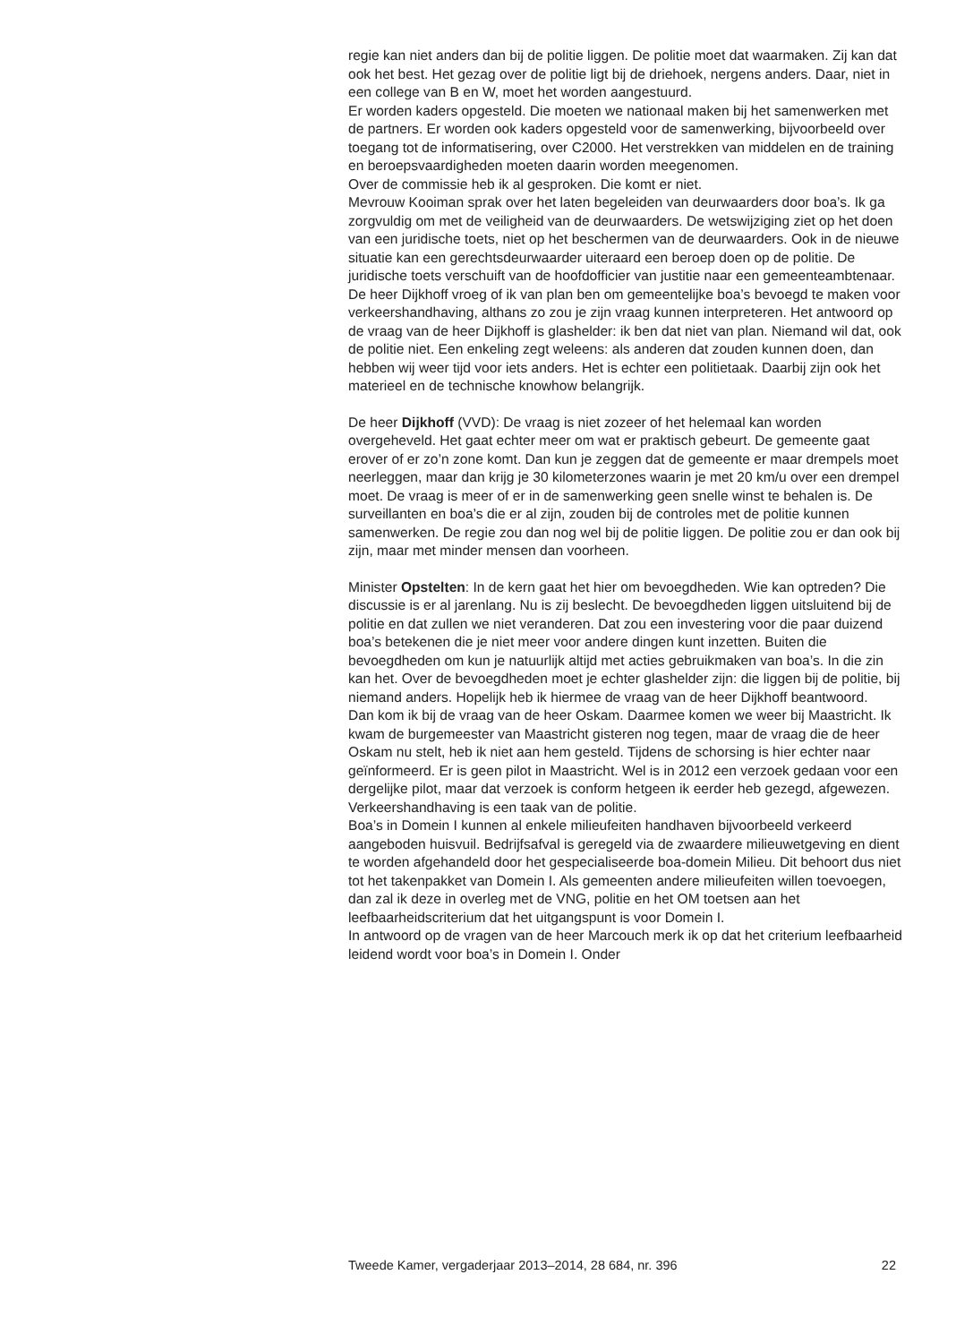regie kan niet anders dan bij de politie liggen. De politie moet dat waarmaken. Zij kan dat ook het best. Het gezag over de politie ligt bij de driehoek, nergens anders. Daar, niet in een college van B en W, moet het worden aangestuurd.
Er worden kaders opgesteld. Die moeten we nationaal maken bij het samenwerken met de partners. Er worden ook kaders opgesteld voor de samenwerking, bijvoorbeeld over toegang tot de informatisering, over C2000. Het verstrekken van middelen en de training en beroepsvaardigheden moeten daarin worden meegenomen.
Over de commissie heb ik al gesproken. Die komt er niet.
Mevrouw Kooiman sprak over het laten begeleiden van deurwaarders door boa’s. Ik ga zorgvuldig om met de veiligheid van de deurwaarders. De wetswijziging ziet op het doen van een juridische toets, niet op het beschermen van de deurwaarders. Ook in de nieuwe situatie kan een gerechtsdeurwaarder uiteraard een beroep doen op de politie. De juridische toets verschuift van de hoofdofficier van justitie naar een gemeenteambtenaar.
De heer Dijkhoff vroeg of ik van plan ben om gemeentelijke boa’s bevoegd te maken voor verkeershandhaving, althans zo zou je zijn vraag kunnen interpreteren. Het antwoord op de vraag van de heer Dijkhoff is glashelder: ik ben dat niet van plan. Niemand wil dat, ook de politie niet. Een enkeling zegt weleens: als anderen dat zouden kunnen doen, dan hebben wij weer tijd voor iets anders. Het is echter een politietaak. Daarbij zijn ook het materieel en de technische knowhow belangrijk.
De heer Dijkhoff (VVD): De vraag is niet zozeer of het helemaal kan worden overgeheveld. Het gaat echter meer om wat er praktisch gebeurt. De gemeente gaat erover of er zo’n zone komt. Dan kun je zeggen dat de gemeente er maar drempels moet neerleggen, maar dan krijg je 30 kilometerzones waarin je met 20 km/u over een drempel moet. De vraag is meer of er in de samenwerking geen snelle winst te behalen is. De surveillanten en boa’s die er al zijn, zouden bij de controles met de politie kunnen samenwerken. De regie zou dan nog wel bij de politie liggen. De politie zou er dan ook bij zijn, maar met minder mensen dan voorheen.
Minister Opstelten: In de kern gaat het hier om bevoegdheden. Wie kan optreden? Die discussie is er al jarenlang. Nu is zij beslecht. De bevoegdheden liggen uitsluitend bij de politie en dat zullen we niet veranderen. Dat zou een investering voor die paar duizend boa’s betekenen die je niet meer voor andere dingen kunt inzetten. Buiten die bevoegdheden om kun je natuurlijk altijd met acties gebruikmaken van boa’s. In die zin kan het. Over de bevoegdheden moet je echter glashelder zijn: die liggen bij de politie, bij niemand anders. Hopelijk heb ik hiermee de vraag van de heer Dijkhoff beantwoord.
Dan kom ik bij de vraag van de heer Oskam. Daarmee komen we weer bij Maastricht. Ik kwam de burgemeester van Maastricht gisteren nog tegen, maar de vraag die de heer Oskam nu stelt, heb ik niet aan hem gesteld. Tijdens de schorsing is hier echter naar geïnformeerd. Er is geen pilot in Maastricht. Wel is in 2012 een verzoek gedaan voor een dergelijke pilot, maar dat verzoek is conform hetgeen ik eerder heb gezegd, afgewezen. Verkeershandhaving is een taak van de politie.
Boa’s in Domein I kunnen al enkele milieufeiten handhaven bijvoorbeeld verkeerd aangeboden huisvuil. Bedrijfsafval is geregeld via de zwaardere milieuwetgeving en dient te worden afgehandeld door het gespecialiseerde boa-domein Milieu. Dit behoort dus niet tot het takenpakket van Domein I. Als gemeenten andere milieufeiten willen toevoegen, dan zal ik deze in overleg met de VNG, politie en het OM toetsen aan het leefbaarheidscriterium dat het uitgangspunt is voor Domein I.
In antwoord op de vragen van de heer Marcouch merk ik op dat het criterium leefbaarheid leidend wordt voor boa’s in Domein I. Onder
Tweede Kamer, vergaderjaar 2013–2014, 28 684, nr. 396 22